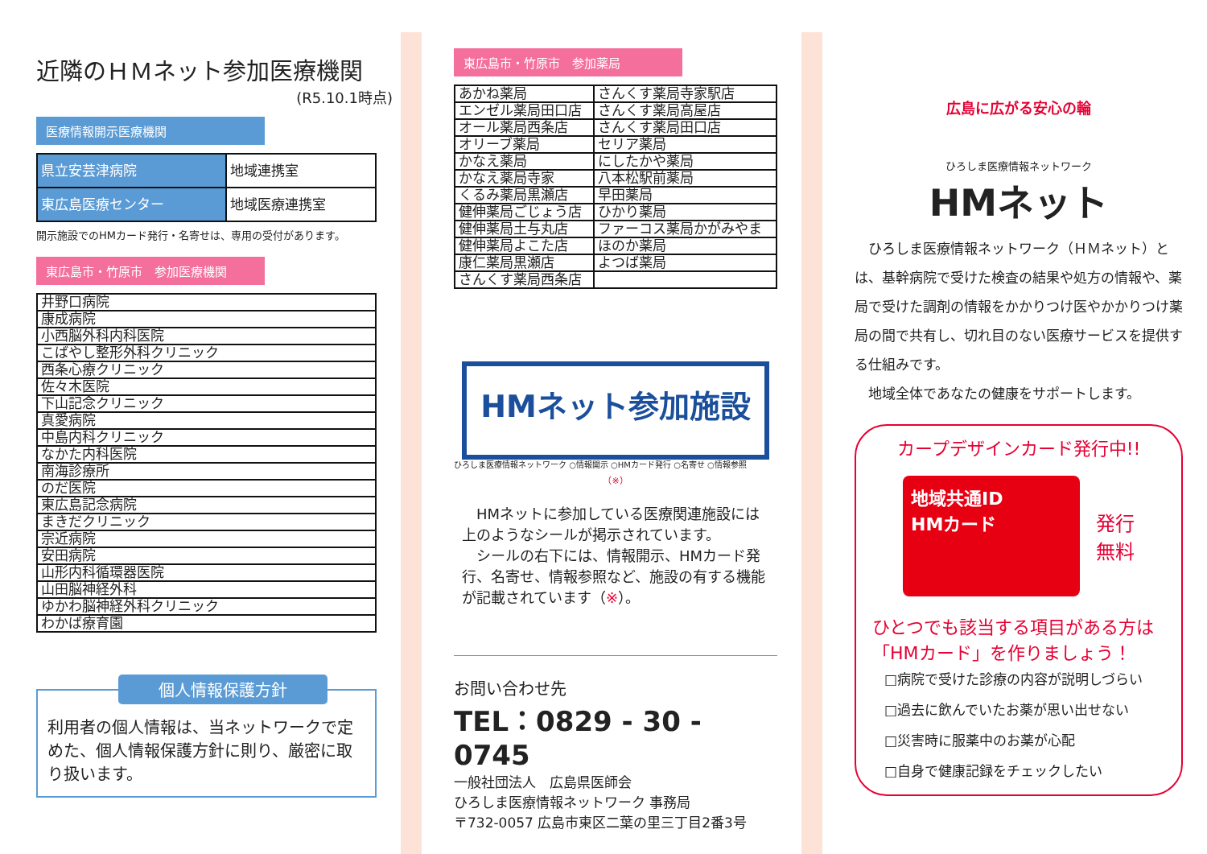近隣のＨＭネット参加医療機関
(R5.10.1時点)
医療情報開示医療機関
| 県立安芸津病院 | 地域連携室 |
| 東広島医療センター | 地域医療連携室 |
開示施設でのHMカード発行・名寄せは、専用の受付があります。
東広島市・竹原市　参加医療機関
| 井野口病院 |
| 康成病院 |
| 小西脳外科内科医院 |
| こばやし整形外科クリニック |
| 西条心療クリニック |
| 佐々木医院 |
| 下山記念クリニック |
| 真愛病院 |
| 中島内科クリニック |
| なかた内科医院 |
| 南海診療所 |
| のだ医院 |
| 東広島記念病院 |
| まきだクリニック |
| 宗近病院 |
| 安田病院 |
| 山形内科循環器医院 |
| 山田脳神経外科 |
| ゆかわ脳神経外科クリニック |
| わかば療育園 |
個人情報保護方針
利用者の個人情報は、当ネットワークで定めた、個人情報保護方針に則り、厳密に取り扱います。
東広島市・竹原市　参加薬局
| あかね薬局 | さんくす薬局寺家駅店 |
| エンゼル薬局田口店 | さんくす薬局高屋店 |
| オール薬局西条店 | さんくす薬局田口店 |
| オリーブ薬局 | セリア薬局 |
| かなえ薬局 | にしたかや薬局 |
| かなえ薬局寺家 | 八本松駅前薬局 |
| くるみ薬局黒瀬店 | 早田薬局 |
| 健伸薬局ごじょう店 | ひかり薬局 |
| 健伸薬局土与丸店 | ファーコス薬局かがみやま |
| 健伸薬局よこた店 | ほのか薬局 |
| 康仁薬局黒瀬店 | よつば薬局 |
| さんくす薬局西条店 | |
HMネット参加施設
ひろしま医療情報ネットワーク ○情報開示 ○HMカード発行 ○名寄せ ○情報参照
（※）
　HMネットに参加している医療関連施設には上のようなシールが掲示されています。
　シールの右下には、情報開示、HMカード発行、名寄せ、情報参照など、施設の有する機能が記載されています（※）。
お問い合わせ先
TEL：0829 - 30 - 0745
一般社団法人　広島県医師会
ひろしま医療情報ネットワーク 事務局
〒732-0057 広島市東区二葉の里三丁目2番3号
広島に広がる安心の輪
ひろしま医療情報ネットワーク
HMネット
　ひろしま医療情報ネットワーク（ＨＭネット）とは、基幹病院で受けた検査の結果や処方の情報や、薬局で受けた調剤の情報をかかりつけ医やかかりつけ薬局の間で共有し、切れ目のない医療サービスを提供する仕組みです。
　地域全体であなたの健康をサポートします。
カープデザインカード発行中!!
地域共通ID
HMカード
発行
無料
ひとつでも該当する項目がある方は「HMカード」を作りましょう！
□病院で受けた診療の内容が説明しづらい
□過去に飲んでいたお薬が思い出せない
□災害時に服薬中のお薬が心配
□自身で健康記録をチェックしたい